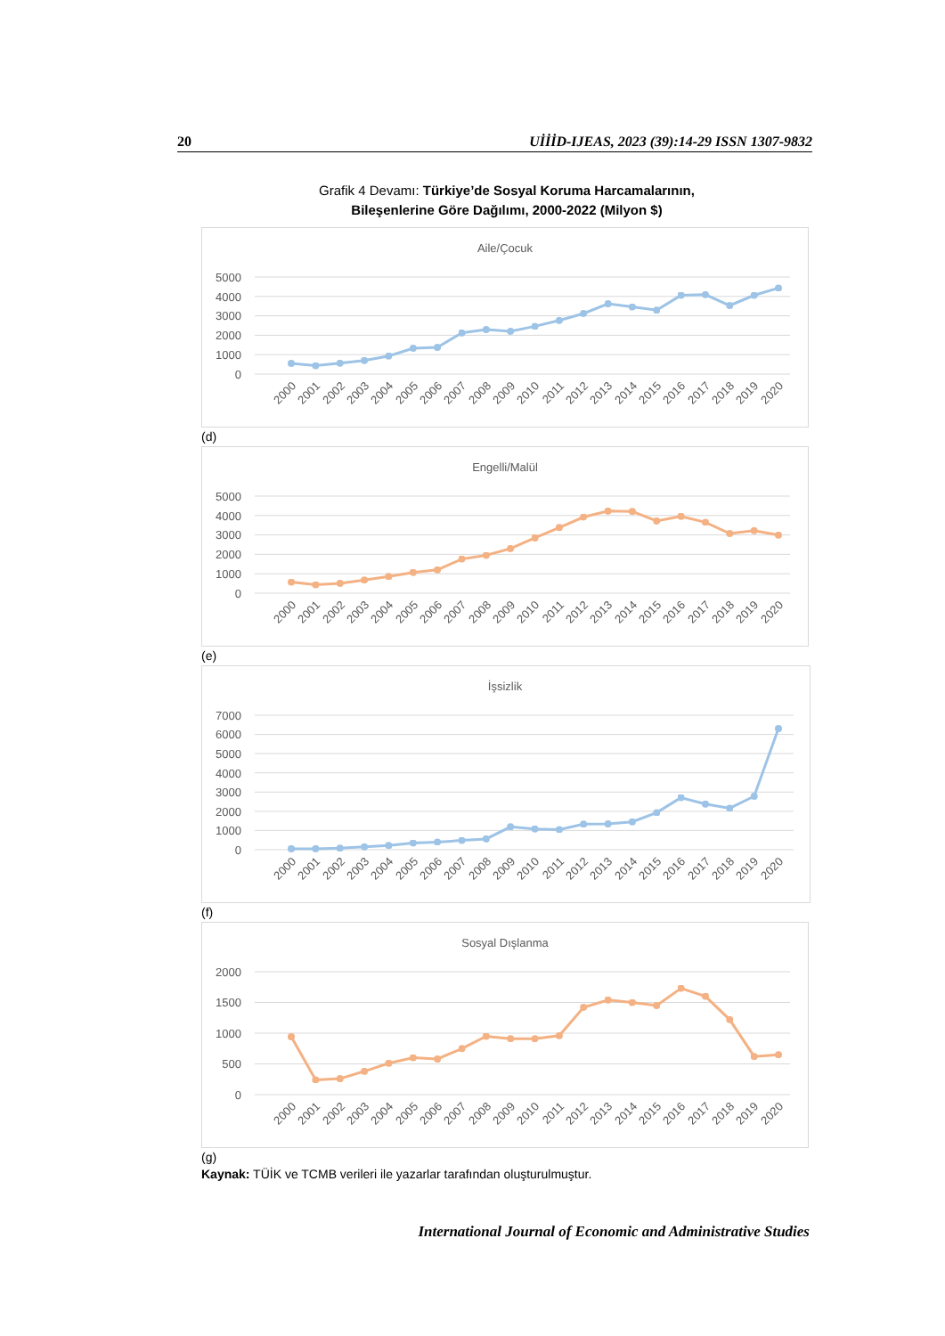20 UİİİD-IJEAS, 2023 (39):14-29 ISSN 1307-9832
Grafik 4 Devamı: Türkiye’de Sosyal Koruma Harcamalarının,
Bileşenlerine Göre Dağılımı, 2000-2022 (Milyon $)
Aile/Çocuk
5000
4000
3000
2000
1000
0
2000
2001
2002
2003
2004
2005
2006
2007
2008
2009
2010
2011
2012
2013
2014
2015
2016
2017
2018
2019
2020
(d)
Engelli/Malül
5000
4000
3000
2000
1000
0
2000
2001
2002
2003
2004
2005
2006
2007
2008
2009
2010
2011
2012
2013
2014
2015
2016
2017
2018
2019
2020
(e)
İşsizlik
7000
6000
5000
4000
3000
2000
1000
0
2000
2001
2002
2003
2004
2005
2006
2007
2008
2009
2010
2011
2012
2013
2014
2015
2016
2017
2018
2019
2020
(f)
Sosyal Dışlanma
2000
1500
1000
500
0
2000
2001
2002
2003
2004
2005
2006
2007
2008
2009
2010
2011
2012
2013
2014
2015
2016
2017
2018
2019
2020
(g)
Kaynak: TÜİK ve TCMB verileri ile yazarlar tarafından oluşturulmuştur.
International Journal of Economic and Administrative Studies